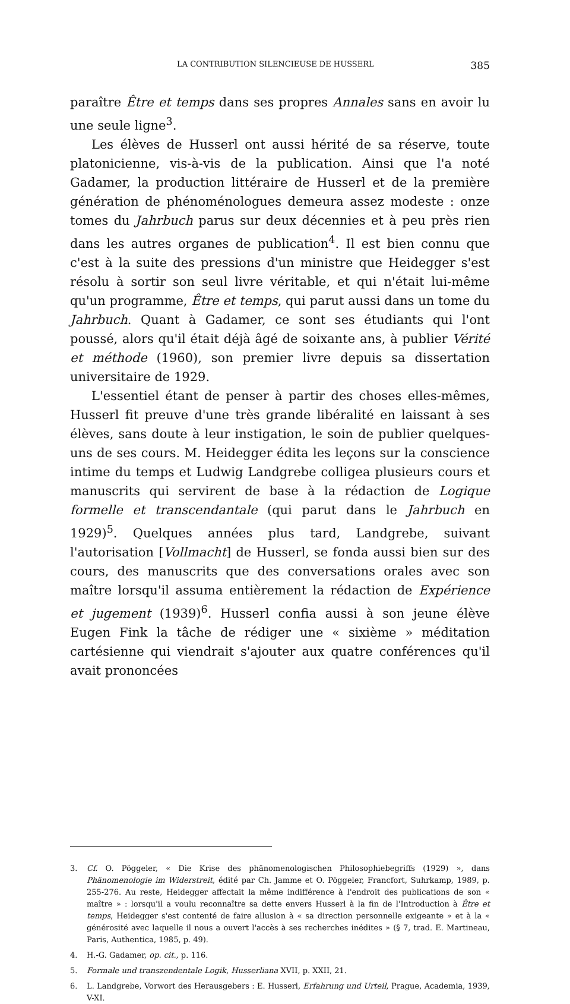LA CONTRIBUTION SILENCIEUSE DE HUSSERL 385
paraître Être et temps dans ses propres Annales sans en avoir lu une seule ligne<sup>3</sup>.
Les élèves de Husserl ont aussi hérité de sa réserve, toute platonicienne, vis-à-vis de la publication. Ainsi que l'a noté Gadamer, la production littéraire de Husserl et de la première génération de phénoménologues demeura assez modeste : onze tomes du Jahrbuch parus sur deux décennies et à peu près rien dans les autres organes de publication<sup>4</sup>. Il est bien connu que c'est à la suite des pressions d'un ministre que Heidegger s'est résolu à sortir son seul livre véritable, et qui n'était lui-même qu'un programme, Être et temps, qui parut aussi dans un tome du Jahrbuch. Quant à Gadamer, ce sont ses étudiants qui l'ont poussé, alors qu'il était déjà âgé de soixante ans, à publier Vérité et méthode (1960), son premier livre depuis sa dissertation universitaire de 1929.
L'essentiel étant de penser à partir des choses elles-mêmes, Husserl fit preuve d'une très grande libéralité en laissant à ses élèves, sans doute à leur instigation, le soin de publier quelques-uns de ses cours. M. Heidegger édita les leçons sur la conscience intime du temps et Ludwig Landgrebe colligea plusieurs cours et manuscrits qui servirent de base à la rédaction de Logique formelle et transcendantale (qui parut dans le Jahrbuch en 1929)<sup>5</sup>. Quelques années plus tard, Landgrebe, suivant l'autorisation [Vollmacht] de Husserl, se fonda aussi bien sur des cours, des manuscrits que des conversations orales avec son maître lorsqu'il assuma entièrement la rédaction de Expérience et jugement (1939)<sup>6</sup>. Husserl confia aussi à son jeune élève Eugen Fink la tâche de rédiger une « sixième » méditation cartésienne qui viendrait s'ajouter aux quatre conférences qu'il avait prononcées
3. Cf. O. Pöggeler, « Die Krise des phänomenologischen Philosophiebegriffs (1929) », dans Phänomenologie im Widerstreit, édité par Ch. Jamme et O. Pöggeler, Francfort, Suhrkamp, 1989, p. 255-276. Au reste, Heidegger affectait la même indifférence à l'endroit des publications de son « maître » : lorsqu'il a voulu reconnaître sa dette envers Husserl à la fin de l'Introduction à Être et temps, Heidegger s'est contenté de faire allusion à « sa direction personnelle exigeante » et à la « générosité avec laquelle il nous a ouvert l'accès à ses recherches inédites » (§ 7, trad. E. Martineau, Paris, Authentica, 1985, p. 49).
4. H.-G. Gadamer, op. cit., p. 116.
5. Formale und transzendentale Logik, Husserliana XVII, p. XXII, 21.
6. L. Landgrebe, Vorwort des Herausgebers : E. Husserl, Erfahrung und Urteil, Prague, Academia, 1939, V-XI.